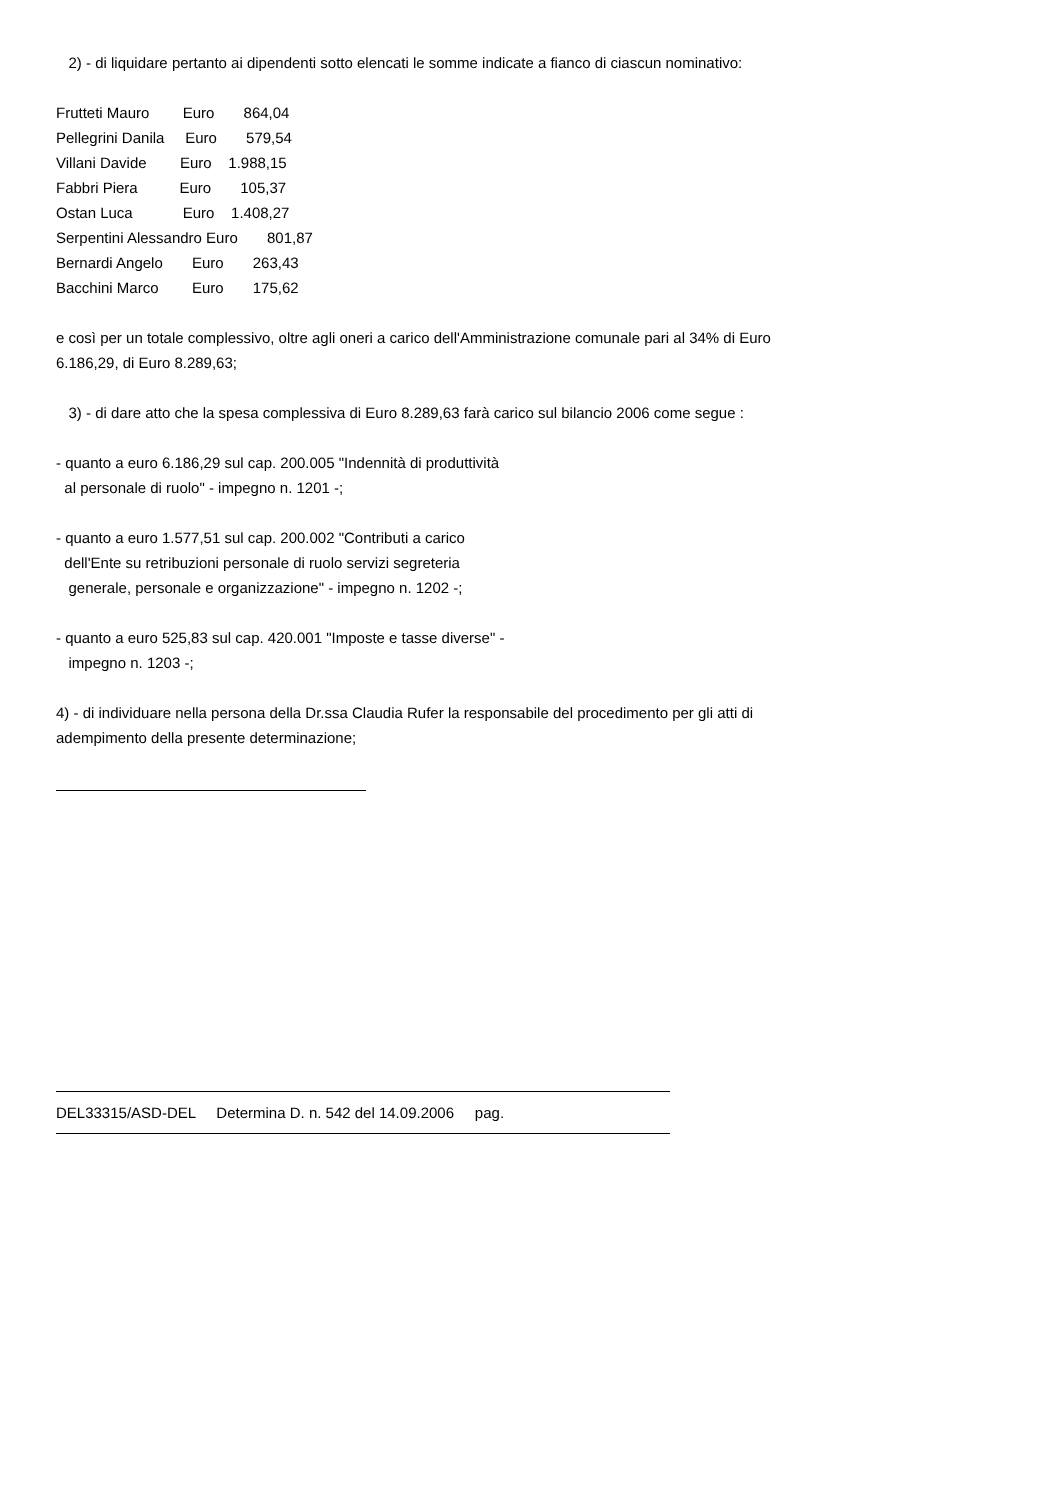2) - di liquidare pertanto ai dipendenti sotto elencati le somme indicate a fianco di ciascun nominativo:
Frutteti Mauro        Euro       864,04
Pellegrini Danila     Euro       579,54
Villani Davide        Euro    1.988,15
Fabbri Piera          Euro       105,37
Ostan Luca            Euro    1.408,27
Serpentini Alessandro Euro       801,87
Bernardi Angelo       Euro       263,43
Bacchini Marco        Euro       175,62
e così per un totale complessivo, oltre agli oneri a carico dell'Amministrazione comunale pari al 34% di Euro 6.186,29, di Euro 8.289,63;
3) - di dare atto che la spesa complessiva di Euro 8.289,63 farà carico sul bilancio 2006 come segue :
- quanto a euro 6.186,29 sul cap. 200.005 "Indennità di produttività
al personale di ruolo" - impegno n. 1201 -;
- quanto a euro 1.577,51 sul cap. 200.002 "Contributi a carico
dell'Ente su retribuzioni personale di ruolo servizi segreteria
generale, personale e organizzazione" - impegno n. 1202 -;
- quanto a euro 525,83 sul cap. 420.001 "Imposte e tasse diverse" -
impegno n. 1203 -;
4) - di individuare nella persona della Dr.ssa Claudia Rufer la responsabile del procedimento per gli atti di adempimento della presente determinazione;
DEL33315/ASD-DEL Determina D. n. 542 del 14.09.2006 pag.